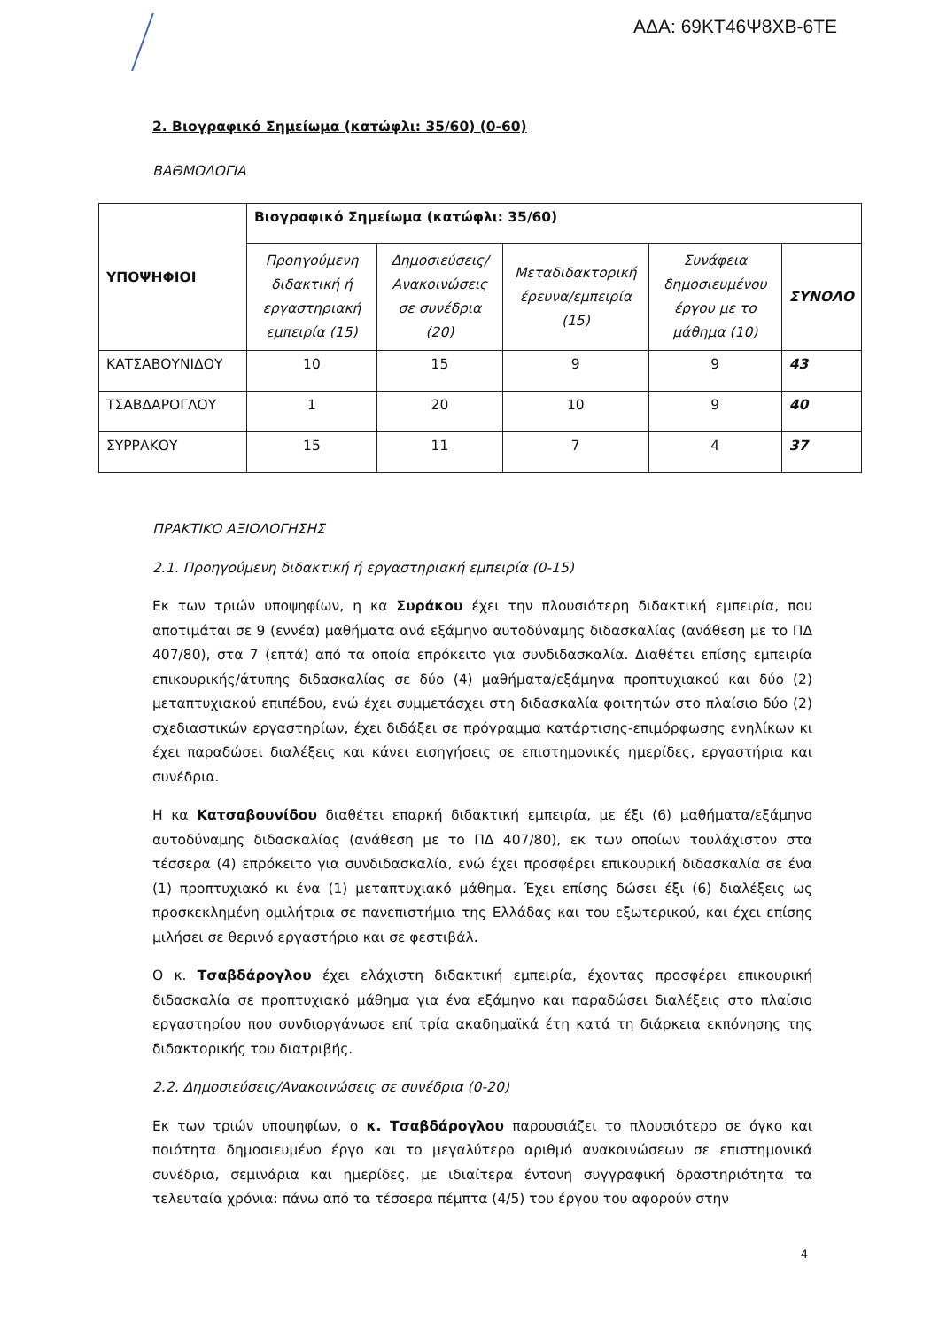ΑΔΑ: 69ΚΤ46Ψ8ΧΒ-6ΤΕ
2. Βιογραφικό Σημείωμα (κατώφλι: 35/60) (0-60)
ΒΑΘΜΟΛΟΓΙΑ
| ΥΠΟΨΗΦΙΟΙ | Βιογραφικό Σημείωμα (κατώφλι: 35/60) | | | | |
| | Προηγούμενη διδακτική ή εργαστηριακή εμπειρία (15) | Δημοσιεύσεις/ Ανακοινώσεις σε συνέδρια (20) | Μεταδιδακτορική έρευνα/εμπειρία (15) | Συνάφεια δημοσιευμένου έργου με το μάθημα (10) | ΣΥΝΟΛΟ |
| ΚΑΤΣΑΒΟΥΝΙΔΟΥ | 10 | 15 | 9 | 9 | 43 |
| ΤΣΑΒΔΑΡΟΓΛΟΥ | 1 | 20 | 10 | 9 | 40 |
| ΣΥΡΡΑΚΟΥ | 15 | 11 | 7 | 4 | 37 |
ΠΡΑΚΤΙΚΟ ΑΞΙΟΛΟΓΗΣΗΣ
2.1. Προηγούμενη διδακτική ή εργαστηριακή εμπειρία (0-15)
Εκ των τριών υποψηφίων, η κα Συράκου έχει την πλουσιότερη διδακτική εμπειρία, που αποτιμάται σε 9 (εννέα) μαθήματα ανά εξάμηνο αυτοδύναμης διδασκαλίας (ανάθεση με το ΠΔ 407/80), στα 7 (επτά) από τα οποία επρόκειτο για συνδιδασκαλία. Διαθέτει επίσης εμπειρία επικουρικής/άτυπης διδασκαλίας σε δύο (4) μαθήματα/εξάμηνα προπτυχιακού και δύο (2) μεταπτυχιακού επιπέδου, ενώ έχει συμμετάσχει στη διδασκαλία φοιτητών στο πλαίσιο δύο (2) σχεδιαστικών εργαστηρίων, έχει διδάξει σε πρόγραμμα κατάρτισης-επιμόρφωσης ενηλίκων κι έχει παραδώσει διαλέξεις και κάνει εισηγήσεις σε επιστημονικές ημερίδες, εργαστήρια και συνέδρια.
Η κα Κατσαβουνίδου διαθέτει επαρκή διδακτική εμπειρία, με έξι (6) μαθήματα/εξάμηνο αυτοδύναμης διδασκαλίας (ανάθεση με το ΠΔ 407/80), εκ των οποίων τουλάχιστον στα τέσσερα (4) επρόκειτο για συνδιδασκαλία, ενώ έχει προσφέρει επικουρική διδασκαλία σε ένα (1) προπτυχιακό κι ένα (1) μεταπτυχιακό μάθημα. Έχει επίσης δώσει έξι (6) διαλέξεις ως προσκεκλημένη ομιλήτρια σε πανεπιστήμια της Ελλάδας και του εξωτερικού, και έχει επίσης μιλήσει σε θερινό εργαστήριο και σε φεστιβάλ.
Ο κ. Τσαβδάρογλου έχει ελάχιστη διδακτική εμπειρία, έχοντας προσφέρει επικουρική διδασκαλία σε προπτυχιακό μάθημα για ένα εξάμηνο και παραδώσει διαλέξεις στο πλαίσιο εργαστηρίου που συνδιοργάνωσε επί τρία ακαδημαϊκά έτη κατά τη διάρκεια εκπόνησης της διδακτορικής του διατριβής.
2.2. Δημοσιεύσεις/Ανακοινώσεις σε συνέδρια (0-20)
Εκ των τριών υποψηφίων, ο κ. Τσαβδάρογλου παρουσιάζει το πλουσιότερο σε όγκο και ποιότητα δημοσιευμένο έργο και το μεγαλύτερο αριθμό ανακοινώσεων σε επιστημονικά συνέδρια, σεμινάρια και ημερίδες, με ιδιαίτερα έντονη συγγραφική δραστηριότητα τα τελευταία χρόνια: πάνω από τα τέσσερα πέμπτα (4/5) του έργου του αφορούν στην
4